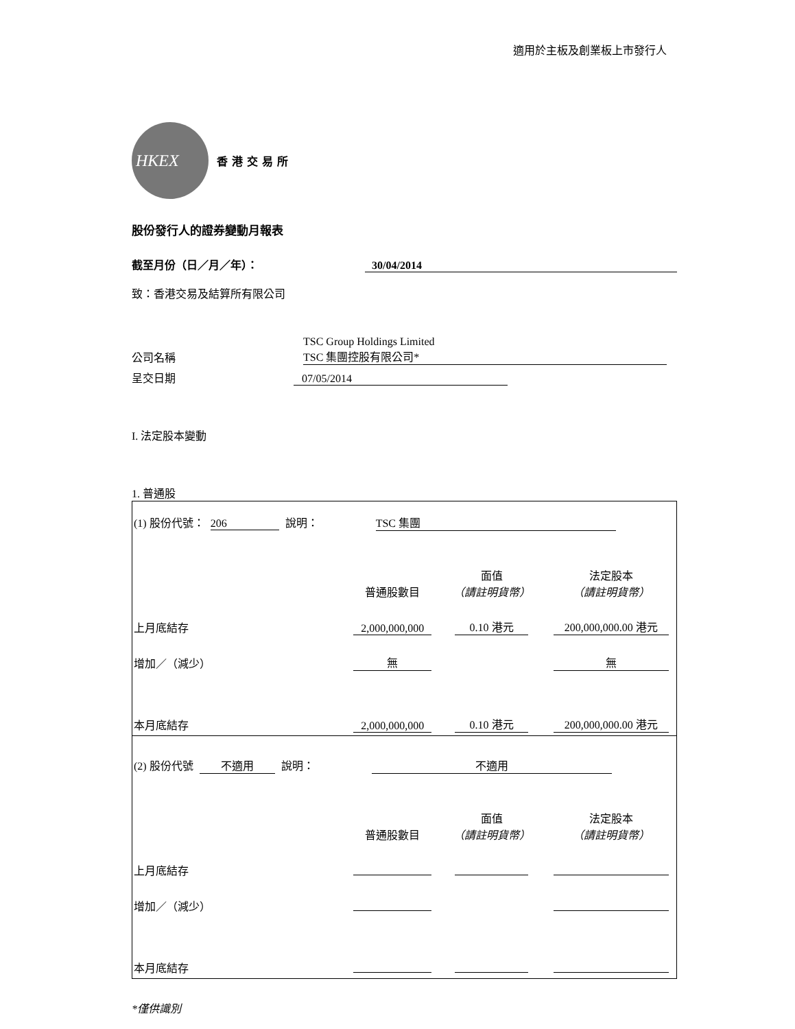適用於主板及創業板上市發行人
HKEX
香港交易所
股份發行人的證券變動月報表
截至月份（日／月／年）： 30/04/2014
致：香港交易及結算所有限公司
公司名稱 TSC Group Holdings Limited
TSC 集團控股有限公司*
呈交日期 07/05/2014
I. 法定股本變動
1. 普通股
| (1) 股份代號： 206 說明： TSC 集團 | | | |
| | 普通股數目 | 面值 （請註明貨幣） | 法定股本 （請註明貨幣） |
| 上月底結存 | 2,000,000,000 | 0.10 港元 | 200,000,000.00 港元 |
| 增加／（減少） | 無 | | 無 |
| 本月底結存 | 2,000,000,000 | 0.10 港元 | 200,000,000.00 港元 |
| (2) 股份代號 不適用 說明： 不適用 | | | |
| | 普通股數目 | 面值 （請註明貨幣） | 法定股本 （請註明貨幣） |
| 上月底結存 | | | |
| 增加／（減少） | | | |
| 本月底結存 | | | |
*僅供識別